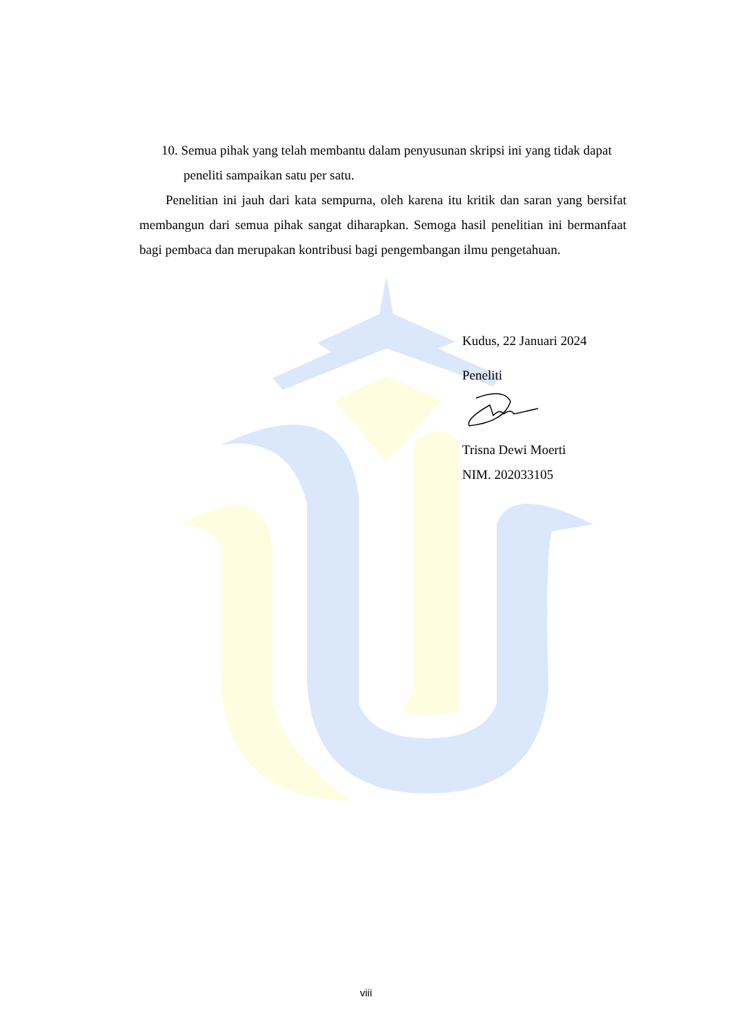10. Semua pihak yang telah membantu dalam penyusunan skripsi ini yang tidak dapat peneliti sampaikan satu per satu.
Penelitian ini jauh dari kata sempurna, oleh karena itu kritik dan saran yang bersifat membangun dari semua pihak sangat diharapkan. Semoga hasil penelitian ini bermanfaat bagi pembaca dan merupakan kontribusi bagi pengembangan ilmu pengetahuan.
Kudus, 22 Januari 2024
Peneliti
Trisna Dewi Moerti
NIM. 202033105
viii